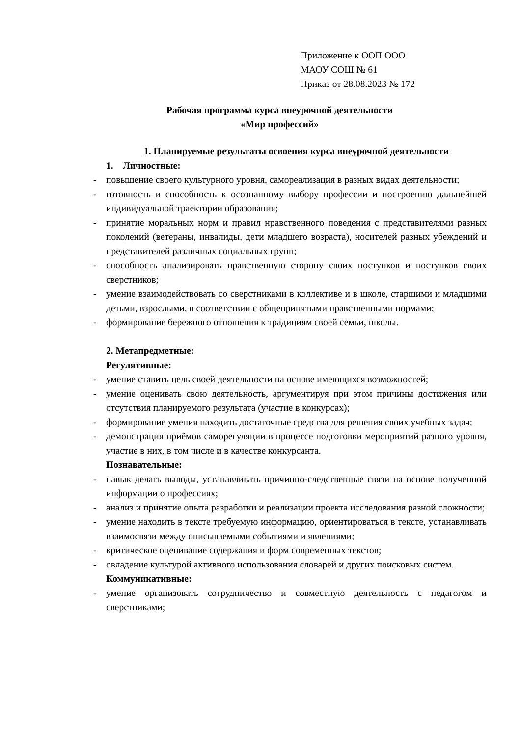Приложение к ООП ООО
МАОУ СОШ № 61
Приказ от 28.08.2023 № 172
Рабочая программа курса внеурочной деятельности
«Мир профессий»
1. Планируемые результаты освоения курса внеурочной деятельности
1. Личностные:
- повышение своего культурного уровня, самореализация в разных видах деятельности;
- готовность и способность к осознанному выбору профессии и построению дальнейшей индивидуальной траектории образования;
- принятие моральных норм и правил нравственного поведения с представителями разных поколений (ветераны, инвалиды, дети младшего возраста), носителей разных убеждений и представителей различных социальных групп;
- способность анализировать нравственную сторону своих поступков и поступков своих сверстников;
- умение взаимодействовать со сверстниками в коллективе и в школе, старшими и младшими детьми, взрослыми, в соответствии с общепринятыми нравственными нормами;
- формирование бережного отношения к традициям своей семьи, школы.
2. Метапредметные:
Регулятивные:
- умение ставить цель своей деятельности на основе имеющихся возможностей;
- умение оценивать свою деятельность, аргументируя при этом причины достижения или отсутствия планируемого результата (участие в конкурсах);
- формирование умения находить достаточные средства для решения своих учебных задач;
- демонстрация приёмов саморегуляции в процессе подготовки мероприятий разного уровня, участие в них, в том числе и в качестве конкурсанта.
Познавательные:
- навык делать выводы, устанавливать причинно-следственные связи на основе полученной информации о профессиях;
- анализ и принятие опыта разработки и реализации проекта исследования разной сложности;
- умение находить в тексте требуемую информацию, ориентироваться в тексте, устанавливать взаимосвязи между описываемыми событиями и явлениями;
- критическое оценивание содержания и форм современных текстов;
- овладение культурой активного использования словарей и других поисковых систем.
Коммуникативные:
- умение организовать сотрудничество и совместную деятельность с педагогом и сверстниками;